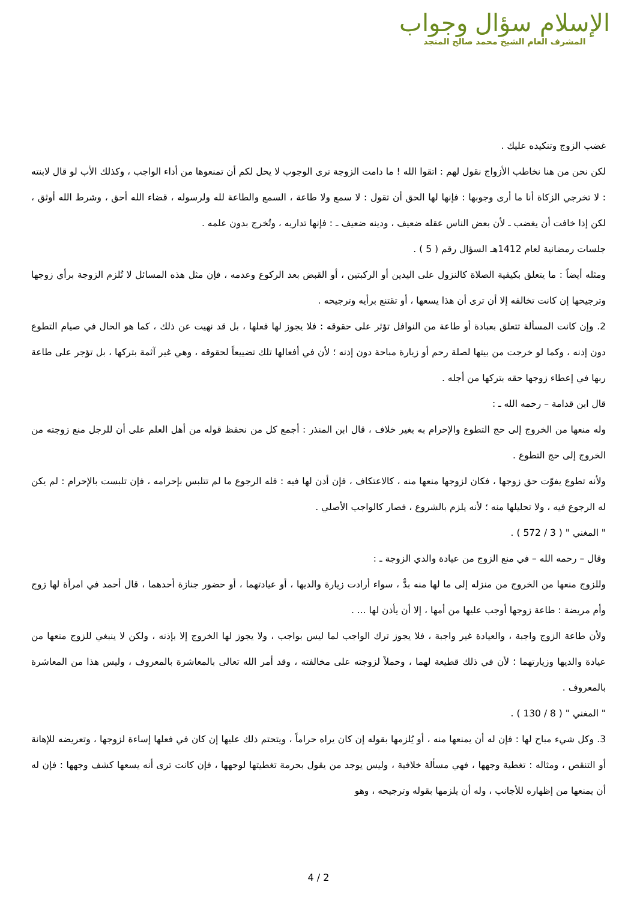الإسلام سؤال وجواب
المشرف العام الشيخ محمد صالح المنجد
غضب الزوج وتنكيده عليك .
لكن نحن من هنا نخاطب الأزواج نقول لهم : اتقوا الله ! ما دامت الزوجة ترى الوجوب لا يحل لكم أن تمنعوها من أداء الواجب ، وكذلك الأب لو قال لابنته : لا تخرجي الزكاة أنا ما أرى وجوبها : فإنها لها الحق أن تقول : لا سمع ولا طاعة ، السمع والطاعة لله ولرسوله ، قضاء الله أحق ، وشرط الله أوثق ، لكن إذا خافت أن يغضب ـ لأن بعض الناس عقله ضعيف ، ودينه ضعيف ـ : فإنها تداريه ، وتُخرج بدون علمه .
جلسات رمضانية لعام 1412هـ السؤال رقم ( 5 ) .
ومثله أيضاً : ما يتعلق بكيفية الصلاة كالنزول على اليدين أو الركبتين ، أو القبض بعد الركوع وعدمه ، فإن مثل هذه المسائل لا تُلزم الزوجة برأي زوجها وترجيحها إن كانت تخالفه إلا أن ترى أن هذا يسعها ، أو تقتنع برأيه وترجيحه .
2. وإن كانت المسألة تتعلق بعبادة أو طاعة من النوافل تؤثر على حقوقه : فلا يجوز لها فعلها ، بل قد نهيت عن ذلك ، كما هو الحال في صيام التطوع دون إذنه ، وكما لو خرجت من بيتها لصلة رحم أو زيارة مباحة دون إذنه ؛ لأن في أفعالها تلك تضييعاً لحقوقه ، وهي غير آثمة بتركها ، بل تؤجر على طاعة ربها في إعطاء زوجها حقه بتركها من أجله .
قال ابن قدامة – رحمه الله ـ :
وله منعها من الخروج إلى حج التطوع والإحرام به بغير خلاف ، قال ابن المنذر : أجمع كل من نحفظ قوله من أهل العلم على أن للرجل منع زوجته من الخروج إلى حج التطوع .
ولأنه تطوع يفوّت حق زوجها ، فكان لزوجها منعها منه ، كالاعتكاف ، فإن أذن لها فيه : فله الرجوع ما لم تتلبس بإحرامه ، فإن تلبست بالإحرام : لم يكن له الرجوع فيه ، ولا تحليلها منه ؛ لأنه يلزم بالشروع ، فصار كالواجب الأصلي .
" المغني " ( 3 / 572 ) .
وقال – رحمه الله – في منع الزوج من عيادة والدي الزوجة ـ :
وللزوج منعها من الخروج من منزله إلى ما لها منه بدٌّ ، سواء أرادت زيارة والديها ، أو عيادتهما ، أو حضور جنازة أحدهما ، قال أحمد في امرأة لها زوج وأم مريضة : طاعة زوجها أوجب عليها من أمها ، إلا أن يأذن لها ... .
ولأن طاعة الزوج واجبة ، والعيادة غير واجبة ، فلا يجوز ترك الواجب لما ليس بواجب ، ولا يجوز لها الخروج إلا بإذنه ، ولكن لا ينبغي للزوج منعها من عيادة والديها وزيارتهما ؛ لأن في ذلك قطيعة لهما ، وحملاً لزوجته على مخالفته ، وقد أمر الله تعالى بالمعاشرة بالمعروف ، وليس هذا من المعاشرة بالمعروف .
" المغني " ( 8 / 130 ) .
3. وكل شيء مباح لها : فإن له أن يمنعها منه ، أو يُلزمها بقوله إن كان يراه حراماً ، ويتحتم ذلك عليها إن كان في فعلها إساءة لزوجها ، وتعريضه للإهانة أو التنقص ، ومثاله : تغطية وجهها ، فهي مسألة خلافية ، وليس يوجد من يقول بحرمة تغطيتها لوجهها ، فإن كانت ترى أنه يسعها كشف وجهها : فإن له أن يمنعها من إظهاره للأجانب ، وله أن يلزمها بقوله وترجيحه ، وهو
4 / 2